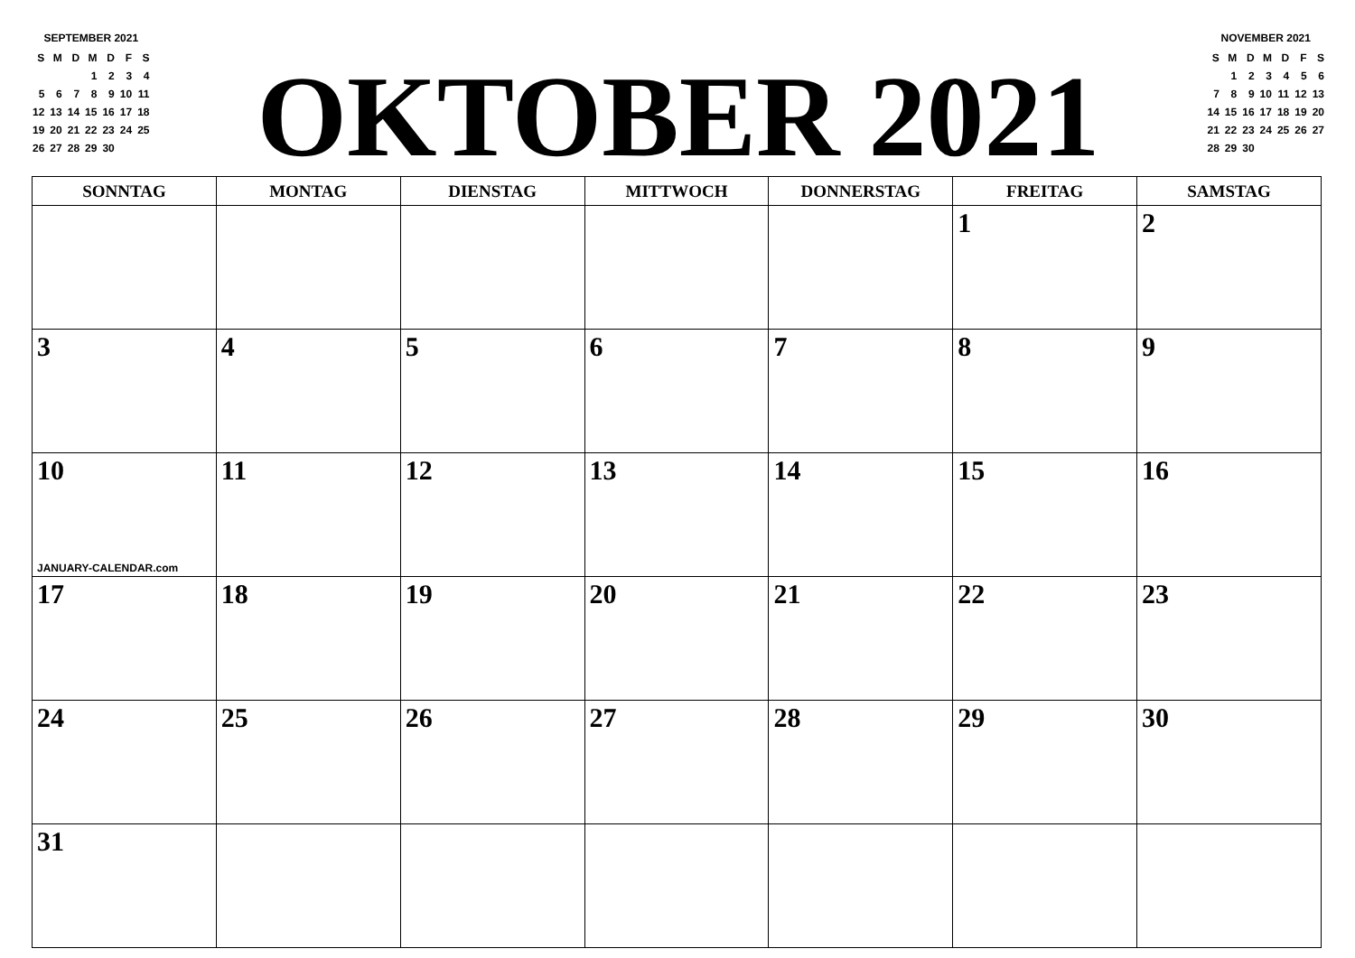SEPTEMBER 2021
| S | M | D | M | D | F | S |
| | | | 1 | 2 | 3 | 4 |
| 5 | 6 | 7 | 8 | 9 | 10 | 11 |
| 12 | 13 | 14 | 15 | 16 | 17 | 18 |
| 19 | 20 | 21 | 22 | 23 | 24 | 25 |
| 26 | 27 | 28 | 29 | 30 | | |
OKTOBER 2021
NOVEMBER 2021
| S | M | D | M | D | F | S |
| | 1 | 2 | 3 | 4 | 5 | 6 |
| 7 | 8 | 9 | 10 | 11 | 12 | 13 |
| 14 | 15 | 16 | 17 | 18 | 19 | 20 |
| 21 | 22 | 23 | 24 | 25 | 26 | 27 |
| 28 | 29 | 30 | | | | |
| SONNTAG | MONTAG | DIENSTAG | MITTWOCH | DONNERSTAG | FREITAG | SAMSTAG |
| --- | --- | --- | --- | --- | --- | --- |
| | | | | | 1 | 2 |
| 3 | 4 | 5 | 6 | 7 | 8 | 9 |
| 10 JANUARY-CALENDAR.com | 11 | 12 | 13 | 14 | 15 | 16 |
| 17 | 18 | 19 | 20 | 21 | 22 | 23 |
| 24 | 25 | 26 | 27 | 28 | 29 | 30 |
| 31 | | | | | | |